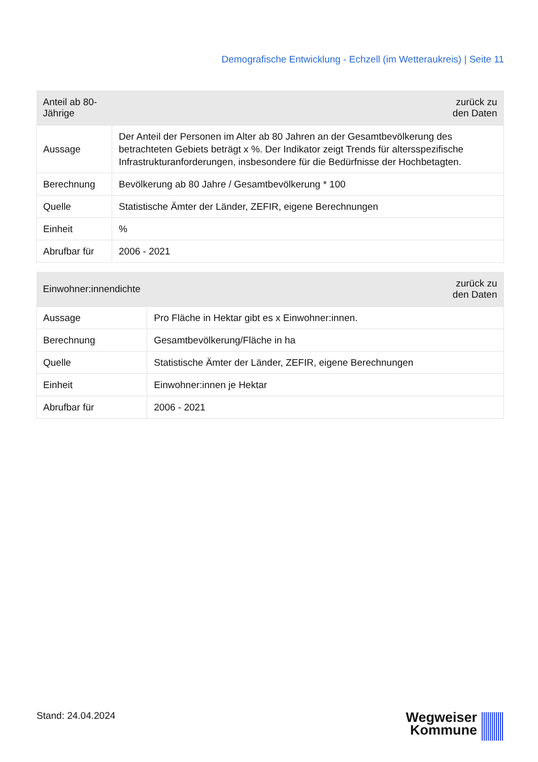Demografische Entwicklung - Echzell (im Wetteraukreis) | Seite 11
| Anteil ab 80-Jährige | zurück zu den Daten |
| --- | --- |
| Aussage | Der Anteil der Personen im Alter ab 80 Jahren an der Gesamtbevölkerung des betrachteten Gebiets beträgt x %. Der Indikator zeigt Trends für altersspezifische Infrastrukturanforderungen, insbesondere für die Bedürfnisse der Hochbetagten. |
| Berechnung | Bevölkerung ab 80 Jahre / Gesamtbevölkerung * 100 |
| Quelle | Statistische Ämter der Länder, ZEFIR, eigene Berechnungen |
| Einheit | % |
| Abrufbar für | 2006 - 2021 |
| Einwohner:innendichte | zurück zu den Daten |
| --- | --- |
| Aussage | Pro Fläche in Hektar gibt es x Einwohner:innen. |
| Berechnung | Gesamtbevölkerung/Fläche in ha |
| Quelle | Statistische Ämter der Länder, ZEFIR, eigene Berechnungen |
| Einheit | Einwohner:innen je Hektar |
| Abrufbar für | 2006 - 2021 |
Stand: 24.04.2024
Wegweiser
Kommune